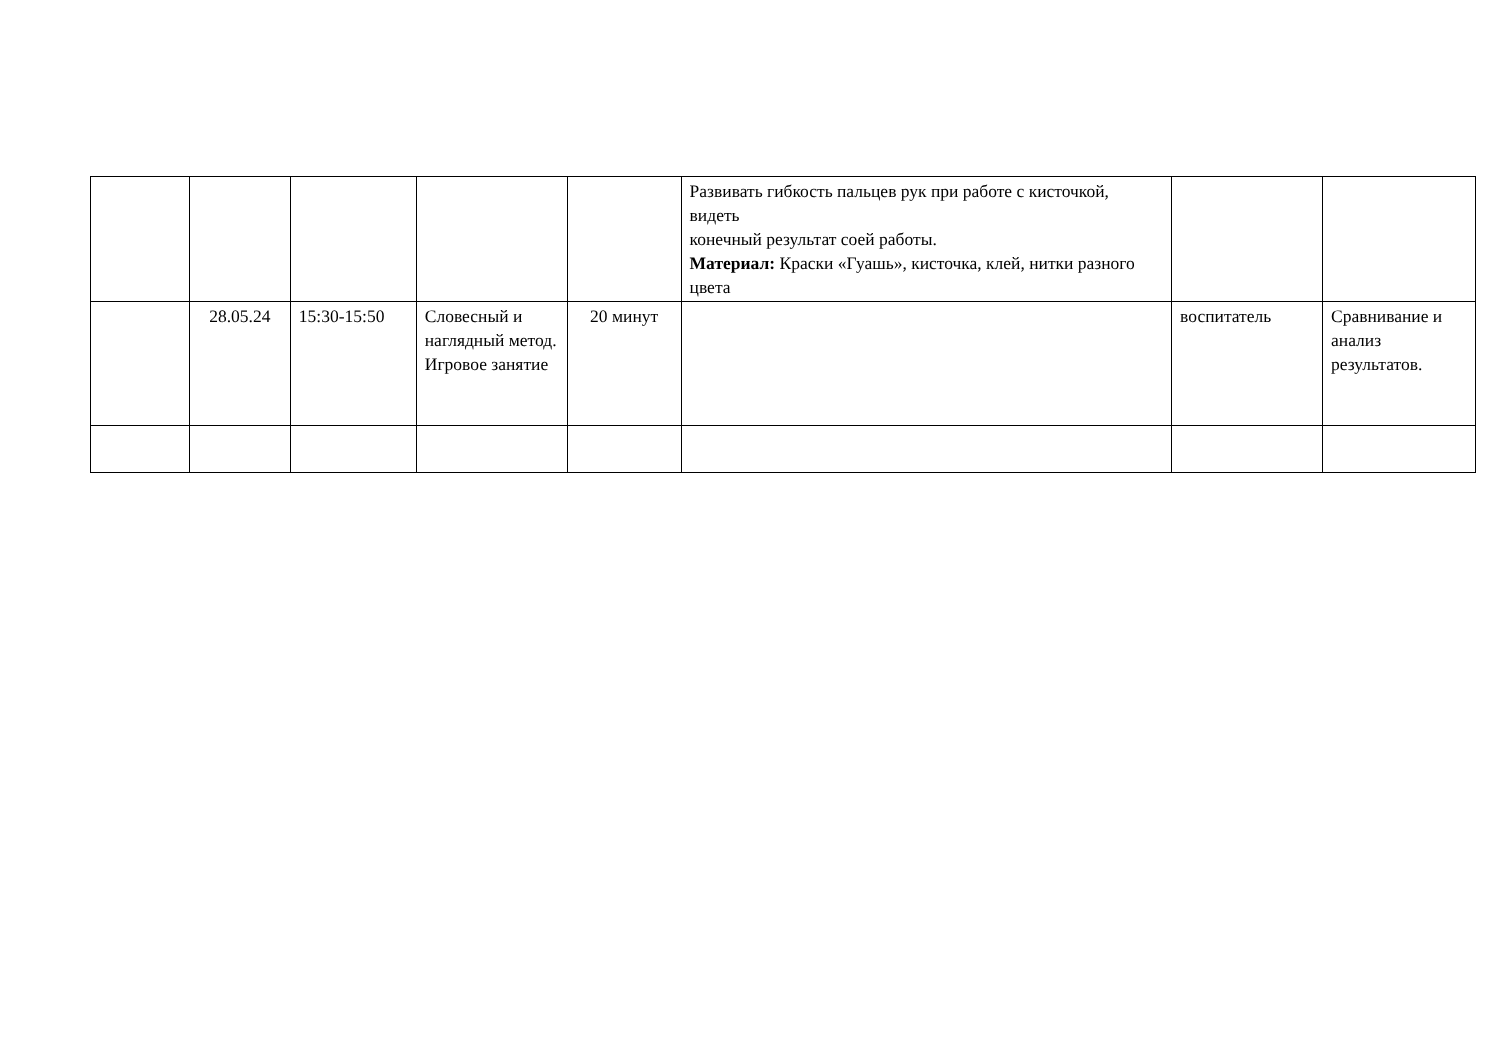| | | | | | Развивать гибкость пальцев рук при работе с кисточкой, видеть конечный результат соей работы. Материал: Краски «Гуашь», кисточка, клей, нитки разного цвета | | |
| | 28.05.24 | 15:30-15:50 | Словесный и наглядный метод. Игровое занятие | 20 минут | | воспитатель | Сравнивание и анализ результатов. |